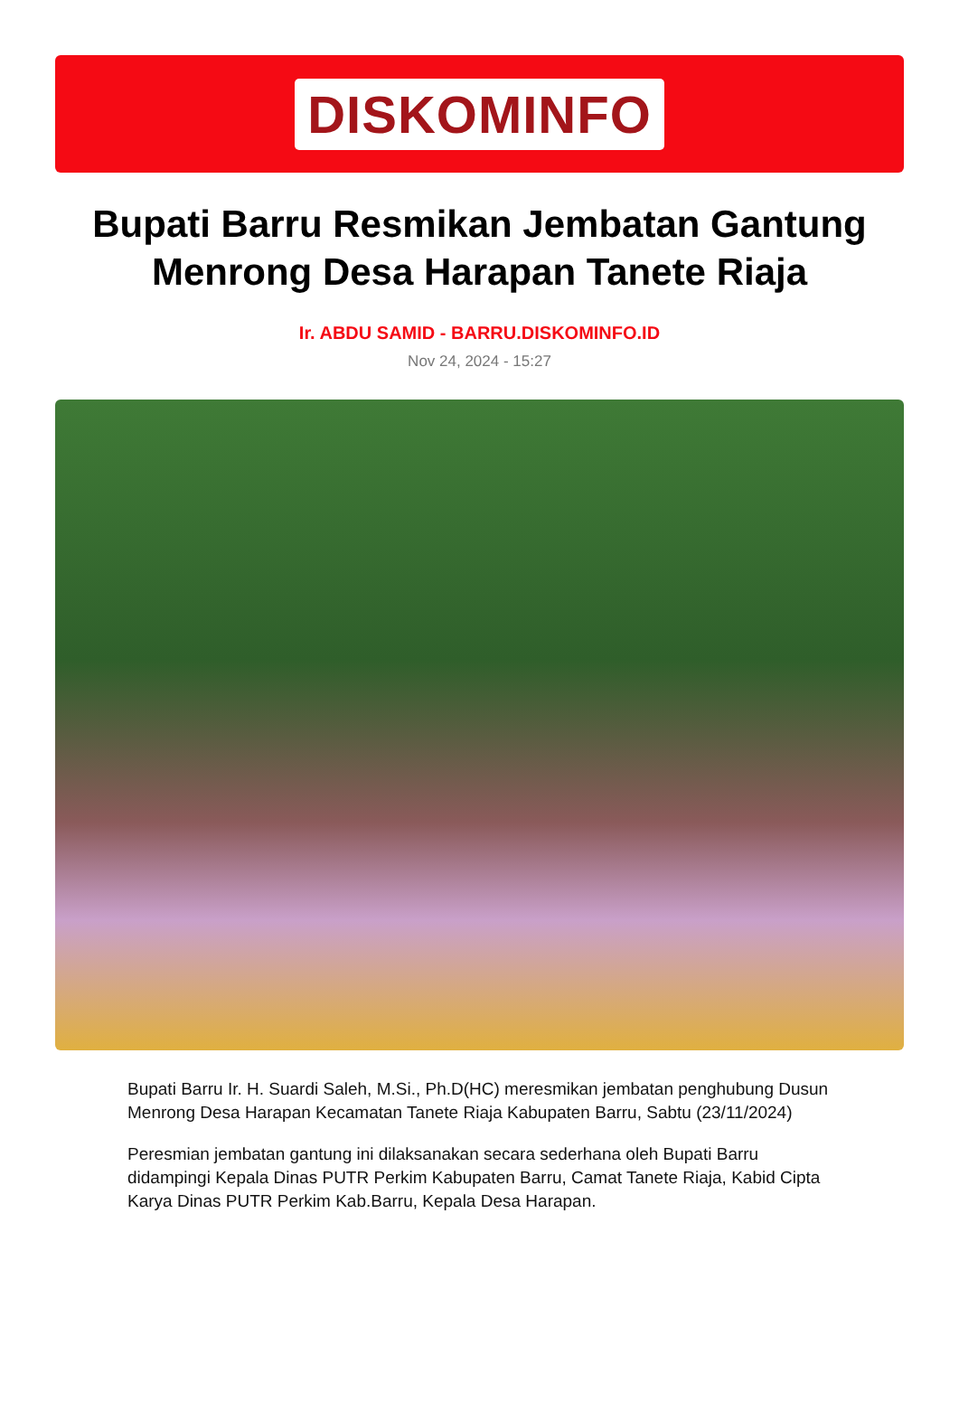DISKOMINFO
Bupati Barru Resmikan Jembatan Gantung Menrong Desa Harapan Tanete Riaja
Ir. ABDU SAMID - BARRU.DISKOMINFO.ID
Nov 24, 2024 - 15:27
Bupati Barru Ir. H. Suardi Saleh, M.Si., Ph.D(HC) meresmikan jembatan penghubung Dusun Menrong Desa Harapan Kecamatan Tanete Riaja Kabupaten Barru, Sabtu (23/11/2024)
Peresmian jembatan gantung ini dilaksanakan secara sederhana oleh Bupati Barru didampingi Kepala Dinas PUTR Perkim Kabupaten Barru, Camat Tanete Riaja, Kabid Cipta Karya Dinas PUTR Perkim Kab.Barru, Kepala Desa Harapan.